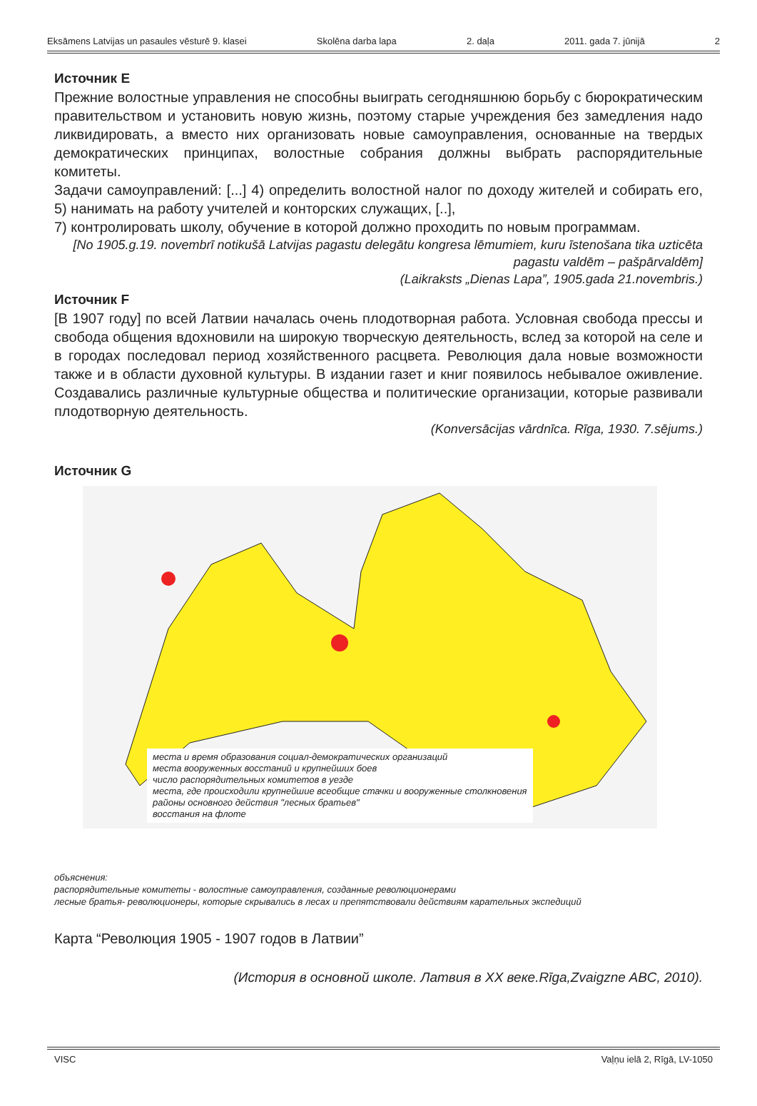Eksāmens Latvijas un pasaules vēsturē 9. klasei Skolēna darba lapa 2. daļa 2011. gada 7. jūnijā 2
Источник E
Прежние волостные управления не способны выиграть сегодняшнюю борьбу с бюрократическим правительством и установить новую жизнь, поэтому старые учреждения без замедления надо ликвидировать, а вместо них организовать новые самоуправления, основанные на твердых демократических принципах, волостные собрания должны выбрать распорядительные комитеты.
Задачи самоуправлений: [...] 4) определить волостной налог по доходу жителей и собирать его, 5) нанимать на работу учителей и конторских служащих, [..],
7) контролировать школу, обучение в которой должно проходить по новым программам.
[No 1905.g.19. novembrī notikušā Latvijas pagastu delegātu kongresa lēmumiem, kuru īstenošana tika uzticēta pagastu valdēm – pašpārvaldēm]
(Laikraksts „Dienas Lapa”, 1905.gada 21.novembris.)
Источник F
[В 1907 году] по всей Латвии началась очень плодотворная работа. Условная свобода прессы и свобода общения вдохновили на широкую творческую деятельность, вслед за которой на селе и в городах последовал период хозяйственного расцвета. Революция дала новые возможности также и в области духовной культуры. В издании газет и книг появилось небывалое оживление. Создавались различные культурные общества и политические организации, которые развивали плодотворную деятельность.
(Konversācijas vārdnīca. Rīga, 1930. 7.sējums.)
Источник G
места и время образования социал-демократических организаций
места вооруженных восстаний и крупнейших боев
число распорядительных комитетов в уезде
места, где происходили крупнейшие всеобщие стачки и вооруженные столкновения
районы основного действия "лесных братьев"
восстания на флоте
объяснения:
распорядительные комитеты - волостные самоуправления, созданные революционерами
лесные братья- революционеры, которые скрывались в лесах и препятствовали действиям карательных экспедиций
Карта “Революция 1905 - 1907 годов в Латвии”
(История в основной школе. Латвия в XX веке.Rīga,Zvaigzne ABC, 2010).
VISC Vaļņu ielā 2, Rīgā, LV-1050